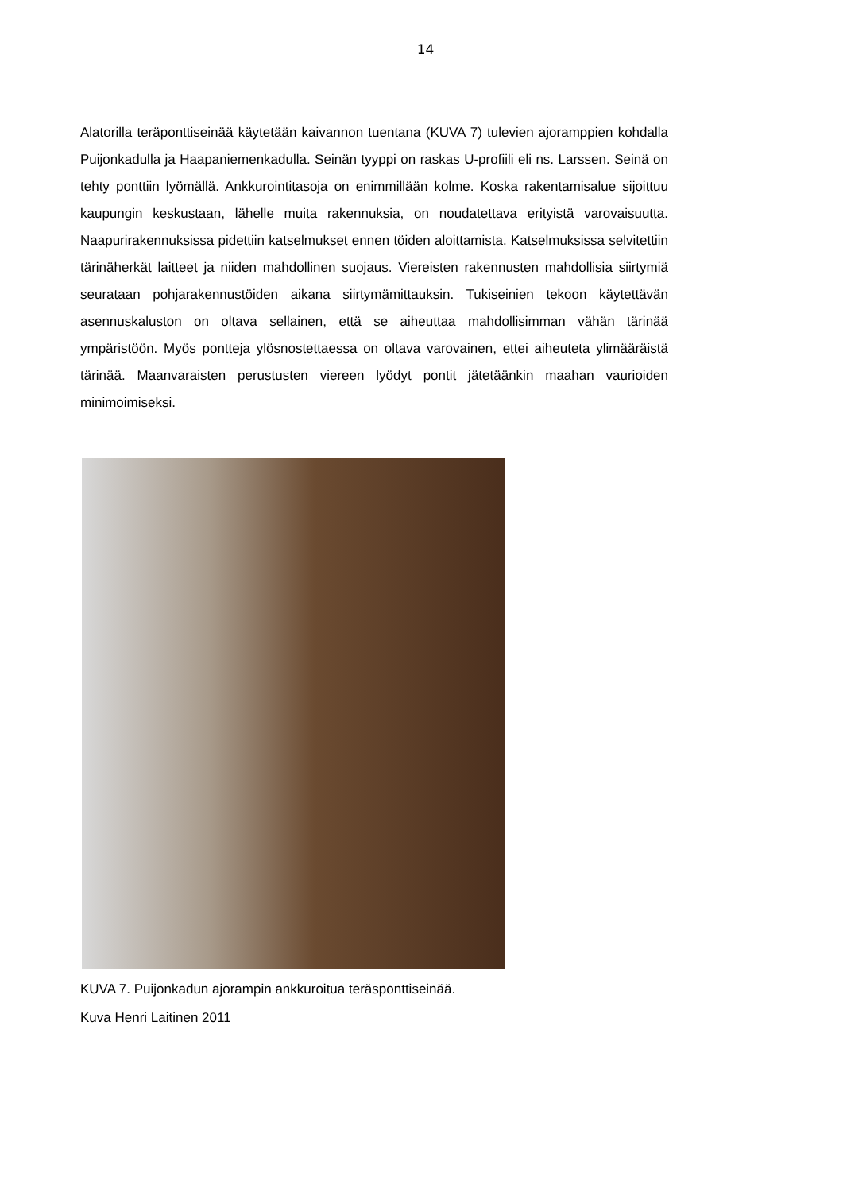14
Alatorilla teräponttiseinää käytetään kaivannon tuentana (KUVA 7) tulevien ajoramppien kohdalla Puijonkadulla ja Haapaniemenkadulla. Seinän tyyppi on raskas U-profiili eli ns. Larssen. Seinä on tehty ponttiin lyömällä. Ankkurointitasoja on enimmillään kolme. Koska rakentamisalue sijoittuu kaupungin keskustaan, lähelle muita rakennuksia, on noudatettava erityistä varovaisuutta. Naapurirakennuksissa pidettiin katselmukset ennen töiden aloittamista. Katselmuksissa selvitettiin tärinäherkät laitteet ja niiden mahdollinen suojaus. Viereisten rakennusten mahdollisia siirtymiä seurataan pohjarakennustöiden aikana siirtymämittauksin. Tukiseinien tekoon käytettävän asennuskaluston on oltava sellainen, että se aiheuttaa mahdollisimman vähän tärinää ympäristöön. Myös pontteja ylösnostettaessa on oltava varovainen, ettei aiheuteta ylimääräistä tärinää. Maanvaraisten perustusten viereen lyödyt pontit jätetäänkin maahan vaurioiden minimoimiseksi.
KUVA 7. Puijonkadun ajorampin ankkuroitua teräsponttiseinää.
Kuva Henri Laitinen 2011